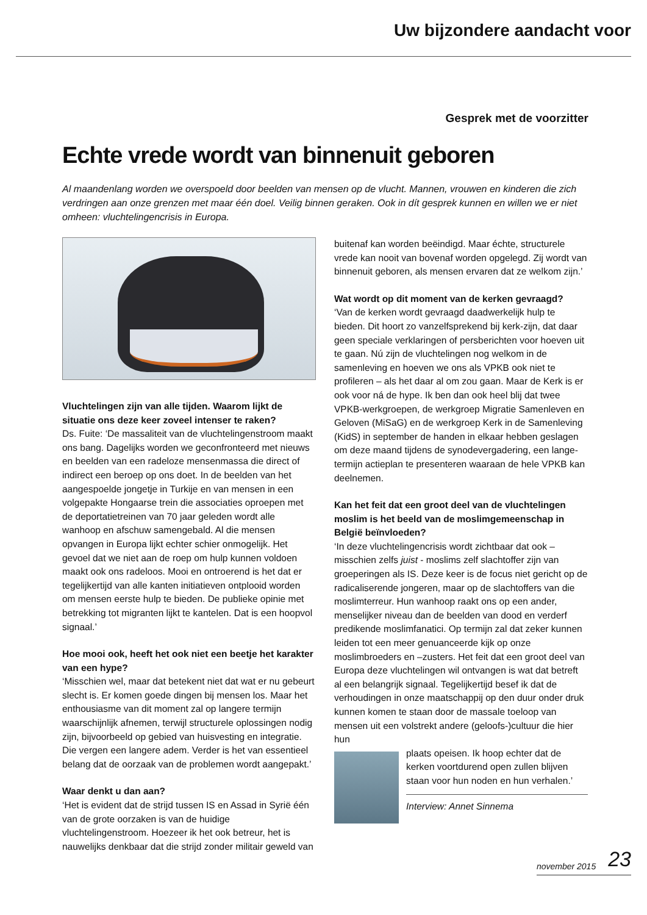Uw bijzondere aandacht voor
Gesprek met de voorzitter
Echte vrede wordt van binnenuit geboren
Al maandenlang worden we overspoeld door beelden van mensen op de vlucht. Mannen, vrouwen en kinderen die zich verdringen aan onze grenzen met maar één doel. Veilig binnen geraken. Ook in dít gesprek kunnen en willen we er niet omheen: vluchtelingencrisis in Europa.
Vluchtelingen zijn van alle tijden. Waarom lijkt de situatie ons deze keer zoveel intenser te raken?
Ds. Fuite: ‘De massaliteit van de vluchtelingenstroom maakt ons bang. Dagelijks worden we geconfronteerd met nieuws en beelden van een radeloze mensenmassa die direct of indirect een beroep op ons doet. In de beelden van het aangespoelde jongetje in Turkije en van mensen in een volgepakte Hongaarse trein die associaties oproepen met de deportatietreinen van 70 jaar geleden wordt alle wanhoop en afschuw samengebald. Al die mensen opvangen in Europa lijkt echter schier onmogelijk. Het gevoel dat we niet aan de roep om hulp kunnen voldoen maakt ook ons radeloos. Mooi en ontroerend is het dat er tegelijkertijd van alle kanten initiatieven ontplooid worden om mensen eerste hulp te bieden. De publieke opinie met betrekking tot migranten lijkt te kantelen. Dat is een hoopvol signaal.’
Hoe mooi ook, heeft het ook niet een beetje het karakter van een hype?
‘Misschien wel, maar dat betekent niet dat wat er nu gebeurt slecht is. Er komen goede dingen bij mensen los. Maar het enthousiasme van dit moment zal op langere termijn waarschijnlijk afnemen, terwijl structurele oplossingen nodig zijn, bijvoorbeeld op gebied van huisvesting en integratie. Die vergen een langere adem. Verder is het van essentieel belang dat de oorzaak van de problemen wordt aangepakt.’
Waar denkt u dan aan?
‘Het is evident dat de strijd tussen IS en Assad in Syrië één van de grote oorzaken is van de huidige vluchtelingenstroom. Hoezeer ik het ook betreur, het is nauwelijks denkbaar dat die strijd zonder militair geweld van
buitenaf kan worden beëindigd. Maar échte, structurele vrede kan nooit van bovenaf worden opgelegd. Zij wordt van binnenuit geboren, als mensen ervaren dat ze welkom zijn.’
Wat wordt op dit moment van de kerken gevraagd?
‘Van de kerken wordt gevraagd daadwerkelijk hulp te bieden. Dit hoort zo vanzelfsprekend bij kerk-zijn, dat daar geen speciale verklaringen of persberichten voor hoeven uit te gaan. Nú zijn de vluchtelingen nog welkom in de samenleving en hoeven we ons als VPKB ook niet te profileren – als het daar al om zou gaan. Maar de Kerk is er ook voor ná de hype. Ik ben dan ook heel blij dat twee VPKB-werkgroepen, de werkgroep Migratie Samenleven en Geloven (MiSaG) en de werkgroep Kerk in de Samenleving (KidS) in september de handen in elkaar hebben geslagen om deze maand tijdens de synodevergadering, een lange-termijn actieplan te presenteren waaraan de hele VPKB kan deelnemen.
Kan het feit dat een groot deel van de vluchtelingen moslim is het beeld van de moslimgemeenschap in België beïnvloeden?
‘In deze vluchtelingencrisis wordt zichtbaar dat ook – misschien zelfs juist - moslims zelf slachtoffer zijn van groeperingen als IS. Deze keer is de focus niet gericht op de radicaliserende jongeren, maar op de slachtoffers van die moslimterreur. Hun wanhoop raakt ons op een ander, menselijker niveau dan de beelden van dood en verderf predikende moslimfanatici. Op termijn zal dat zeker kunnen leiden tot een meer genuanceerde kijk op onze moslimbroeders en –zusters. Het feit dat een groot deel van Europa deze vluchtelingen wil ontvangen is wat dat betreft al een belangrijk signaal. Tegelijkertijd besef ik dat de verhoudingen in onze maatschappij op den duur onder druk kunnen komen te staan door de massale toeloop van mensen uit een volstrekt andere (geloofs-)cultuur die hier hun
plaats opeisen. Ik hoop echter dat de kerken voortdurend open zullen blijven staan voor hun noden en hun verhalen.’
Interview: Annet Sinnema
november 2015 23